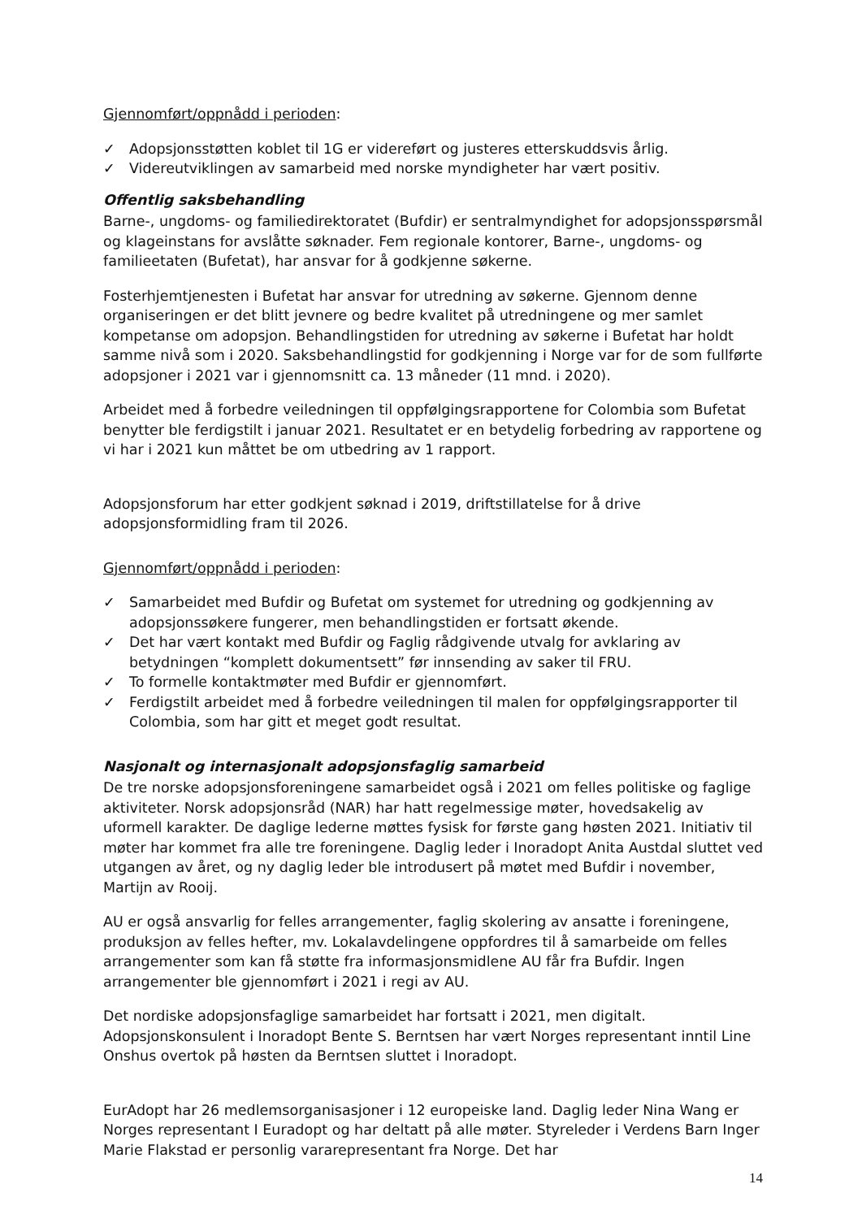Gjennomført/oppnådd i perioden:
✓ Adopsjonsstøtten koblet til 1G er videreført og justeres etterskuddsvis årlig.
✓ Videreutviklingen av samarbeid med norske myndigheter har vært positiv.
Offentlig saksbehandling
Barne-, ungdoms- og familiedirektoratet (Bufdir) er sentralmyndighet for adopsjonsspørsmål og klageinstans for avslåtte søknader. Fem regionale kontorer, Barne-, ungdoms- og familieetaten (Bufetat), har ansvar for å godkjenne søkerne.
Fosterhjemtjenesten i Bufetat har ansvar for utredning av søkerne. Gjennom denne organiseringen er det blitt jevnere og bedre kvalitet på utredningene og mer samlet kompetanse om adopsjon. Behandlingstiden for utredning av søkerne i Bufetat har holdt samme nivå som i 2020. Saksbehandlingstid for godkjenning i Norge var for de som fullførte adopsjoner i 2021 var i gjennomsnitt ca. 13 måneder (11 mnd. i 2020).
Arbeidet med å forbedre veiledningen til oppfølgingsrapportene for Colombia som Bufetat benytter ble ferdigstilt i januar 2021. Resultatet er en betydelig forbedring av rapportene og vi har i 2021 kun måttet be om utbedring av 1 rapport.
Adopsjonsforum har etter godkjent søknad i 2019, driftstillatelse for å drive adopsjonsformidling fram til 2026.
Gjennomført/oppnådd i perioden:
✓ Samarbeidet med Bufdir og Bufetat om systemet for utredning og godkjenning av adopsjonssøkere fungerer, men behandlingstiden er fortsatt økende.
✓ Det har vært kontakt med Bufdir og Faglig rådgivende utvalg for avklaring av betydningen “komplett dokumentsett” før innsending av saker til FRU.
✓ To formelle kontaktmøter med Bufdir er gjennomført.
✓ Ferdigstilt arbeidet med å forbedre veiledningen til malen for oppfølgingsrapporter til Colombia, som har gitt et meget godt resultat.
Nasjonalt og internasjonalt adopsjonsfaglig samarbeid
De tre norske adopsjonsforeningene samarbeidet også i 2021 om felles politiske og faglige aktiviteter. Norsk adopsjonsråd (NAR) har hatt regelmessige møter, hovedsakelig av uformell karakter. De daglige lederne møttes fysisk for første gang høsten 2021. Initiativ til møter har kommet fra alle tre foreningene. Daglig leder i Inoradopt Anita Austdal sluttet ved utgangen av året, og ny daglig leder ble introdusert på møtet med Bufdir i november, Martijn av Rooij.
AU er også ansvarlig for felles arrangementer, faglig skolering av ansatte i foreningene, produksjon av felles hefter, mv. Lokalavdelingene oppfordres til å samarbeide om felles arrangementer som kan få støtte fra informasjonsmidlene AU får fra Bufdir. Ingen arrangementer ble gjennomført i 2021 i regi av AU.
Det nordiske adopsjonsfaglige samarbeidet har fortsatt i 2021, men digitalt. Adopsjonskonsulent i Inoradopt Bente S. Berntsen har vært Norges representant inntil Line Onshus overtok på høsten da Berntsen sluttet i Inoradopt.
EurAdopt har 26 medlemsorganisasjoner i 12 europeiske land. Daglig leder Nina Wang er Norges representant I Euradopt og har deltatt på alle møter. Styreleder i Verdens Barn Inger Marie Flakstad er personlig vararepresentant fra Norge. Det har
14